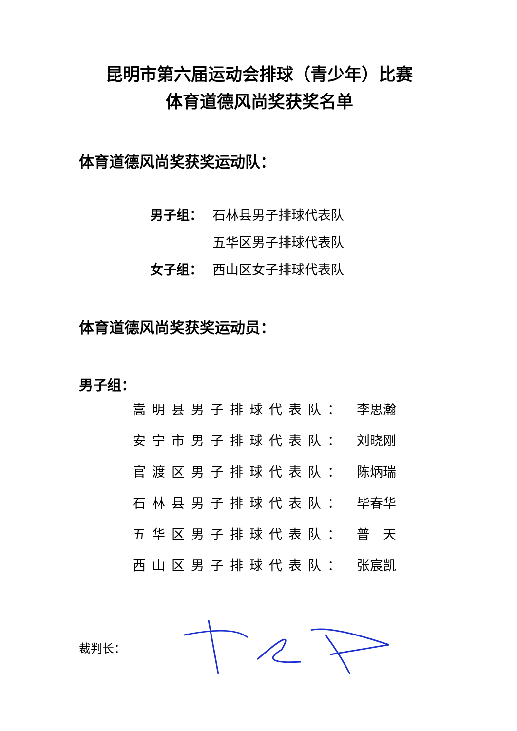昆明市第六届运动会排球（青少年）比赛
体育道德风尚奖获奖名单
体育道德风尚奖获奖运动队：
男子组： 石林县男子排球代表队
五华区男子排球代表队
女子组： 西山区女子排球代表队
体育道德风尚奖获奖运动员：
男子组：
嵩明县男子排球代表队： 李思瀚
安宁市男子排球代表队： 刘晓刚
官渡区男子排球代表队： 陈炳瑞
石林县男子排球代表队： 毕春华
五华区男子排球代表队： 普　天
西山区男子排球代表队： 张宸凯
裁判长：